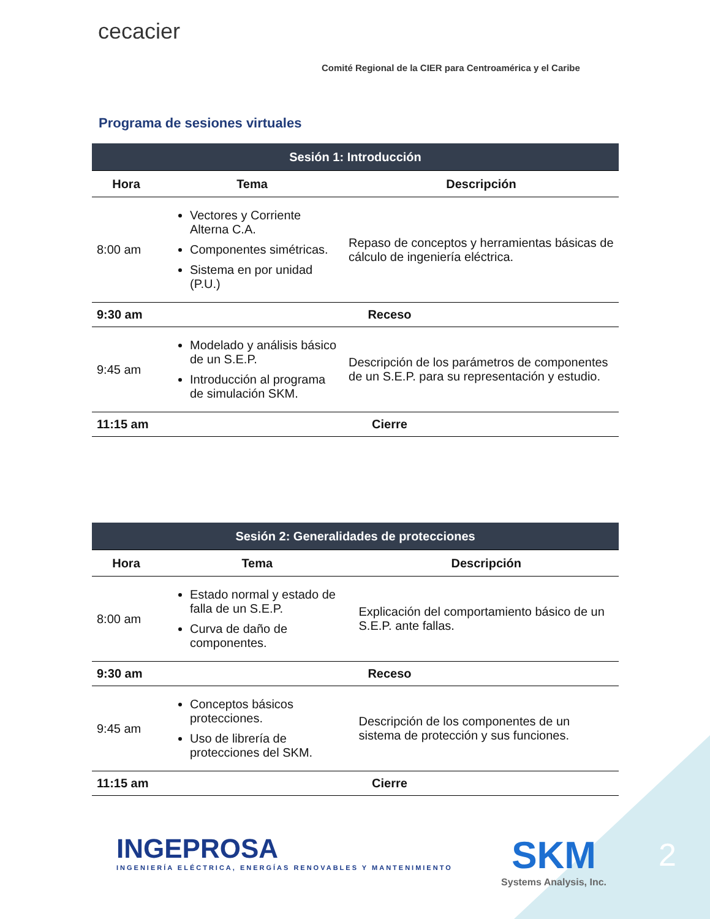cecacier
Comité Regional de la CIER para Centroamérica y el Caribe
Programa de sesiones virtuales
| Sesión 1: Introducción | | |
| --- | --- | --- |
| Hora | Tema | Descripción |
| 8:00 am | Vectores y Corriente Alterna C.A. Componentes simétricas. Sistema en por unidad (P.U.) | Repaso de conceptos y herramientas básicas de cálculo de ingeniería eléctrica. |
| 9:30 am | Receso | |
| 9:45 am | Modelado y análisis básico de un S.E.P. Introducción al programa de simulación SKM. | Descripción de los parámetros de componentes de un S.E.P. para su representación y estudio. |
| 11:15 am | Cierre | |
| Sesión 2: Generalidades de protecciones | | |
| --- | --- | --- |
| Hora | Tema | Descripción |
| 8:00 am | Estado normal y estado de falla de un S.E.P. Curva de daño de componentes. | Explicación del comportamiento básico de un S.E.P. ante fallas. |
| 9:30 am | Receso | |
| 9:45 am | Conceptos básicos protecciones. Uso de librería de protecciones del SKM. | Descripción de los componentes de un sistema de protección y sus funciones. |
| 11:15 am | Cierre | |
INGEPROSA
INGENIERÍA ELÉCTRICA, ENERGÍAS RENOVABLES Y MANTENIMIENTO
SKM
Systems Analysis, Inc.
2